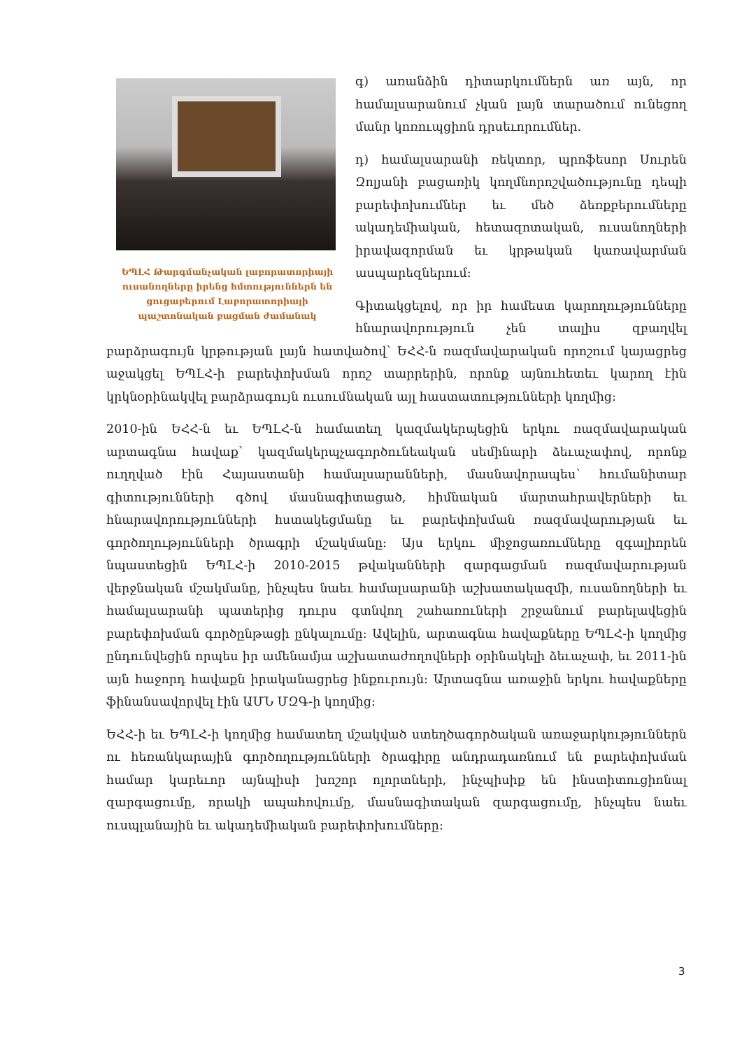ԵՊԼՀ Թարգմանչական լաբորատորիայի ուսանողները իրենց հմտություններն են ցուցաբերում Լաբորատորիայի պաշտոնական բացման ժամանակ
գ) առանձին դիտարկումներն առ այն, որ համալսարանում չկան լայն տարածում ունեցող մանր կոռուպցիոն դրսեւորումներ.
դ) համալսարանի ռեկտոր, պրոֆեսոր Սուրեն Զոլյանի բացառիկ կողմնորոշվածությունը դեպի բարեփոխումներ եւ մեծ ձեռքբերումները ակադեմիական, հետազոտական, ուսանողների իրավազորման եւ կրթական կառավարման ասպարեզներում:
Գիտակցելով, որ իր համեստ կարողությունները հնարավորություն չեն տալիս զբաղվել բարձրագույն կրթության լայն հատվածով՝ ԵՀՀ-ն ռազմավարական որոշում կայացրեց աջակցել ԵՊԼՀ-ի բարեփոխման որոշ տարրերին, որոնք այնուհետեւ կարող էին կրկնօրինակվել բարձրագույն ուսումնական այլ հաստատությունների կողմից:
2010-ին ԵՀՀ-ն եւ ԵՊԼՀ-ն համատեղ կազմակերպեցին երկու ռազմավարական արտագնա հավաք՝ կազմակերպչագործունեական սեմինարի ձեւաչափով, որոնք ուղղված էին Հայաստանի համալսարանների, մասնավորապես՝ հումանիտար գիտությունների գծով մասնագիտացած, հիմնական մարտահրավերների եւ հնարավորությունների հստակեցմանը եւ բարեփոխման ռազմավարության եւ գործողությունների ծրագրի մշակմանը: Այս երկու միջոցառումները զգալիորեն նպաստեցին ԵՊԼՀ-ի 2010-2015 թվականների զարգացման ռազմավարության վերջնական մշակմանը, ինչպես նաեւ համալսարանի աշխատակազմի, ուսանողների եւ համալսարանի պատերից դուրս գտնվող շահառուների շրջանում բարելավեցին բարեփոխման գործընթացի ընկալումը: Ավելին, արտագնա հավաքները ԵՊԼՀ-ի կողմից ընդունվեցին որպես իր ամենամյա աշխատաժողովների օրինակելի ձեւաչափ, եւ 2011-ին այն հաջորդ հավաքն իրականացրեց ինքուրույն: Արտագնա առաջին երկու հավաքները ֆինանսավորվել էին ԱՄՆ ՄԶԳ-ի կողմից:
ԵՀՀ-ի եւ ԵՊԼՀ-ի կողմից համատեղ մշակված ստեղծագործական առաջարկություններն ու հեռանկարային գործողությունների ծրագիրը անդրադառնում են բարեփոխման համար կարեւոր այնպիսի խոշոր ոլորտների, ինչպիսիք են ինստիտուցիոնալ զարգացումը, որակի ապահովումը, մասնագիտական զարգացումը, ինչպես նաեւ ուսպլանային եւ ակադեմիական բարեփոխումները:
3